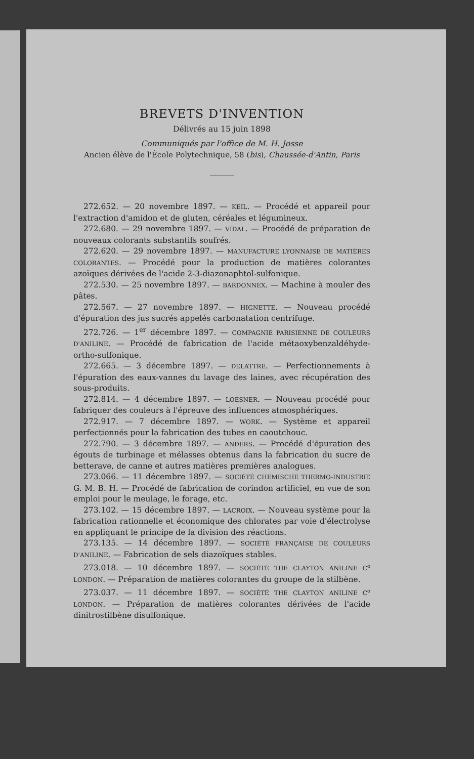BREVETS D'INVENTION
Délivrés au 15 juin 1898
Communiqués par l'office de M. H. Josse
Ancien élève de l'École Polytechnique, 58 (bis), Chaussée-d'Antin, Paris
272.652. — 20 novembre 1897. — KEIL. — Procédé et appareil pour l'extraction d'amidon et de gluten, céréales et légumineux.
272.680. — 29 novembre 1897. — VIDAL. — Procédé de préparation de nouveaux colorants substantifs soufrés.
272.620. — 29 novembre 1897. — MANUFACTURE LYONNAISE DE MATIÈRES COLORANTES. — Procédé pour la production de matières colorantes azoïques dérivées de l'acide 2-3-diazonaphtol-sulfonique.
272.530. — 25 novembre 1897. — BARDONNEX. — Machine à mouler des pâtes.
272.567. — 27 novembre 1897. — HIGNETTE. — Nouveau procédé d'épuration des jus sucrés appelés carbonatation centrifuge.
272.726. — 1<sup>er</sup> décembre 1897. — COMPAGNIE PARISIENNE DE COULEURS D'ANILINE. — Procédé de fabrication de l'acide métaoxybenzaldéhyde-ortho-sulfonique.
272.665. — 3 décembre 1897. — DELATTRE. — Perfectionnements à l'épuration des eaux-vannes du lavage des laines, avec récupération des sous-produits.
272.814. — 4 décembre 1897. — LOESNER. — Nouveau procédé pour fabriquer des couleurs à l'épreuve des influences atmosphériques.
272.917. — 7 décembre 1897. — WORK. — Système et appareil perfectionnés pour la fabrication des tubes en caoutchouc.
272.790. — 3 décembre 1897. — ANDERS. — Procédé d'épuration des égouts de turbinage et mélasses obtenus dans la fabrication du sucre de betterave, de canne et autres matières premières analogues.
273.066. — 11 décembre 1897. — SOCIÉTÉ CHEMISCHE THERMO-INDUSTRIE G. M. B. H. — Procédé de fabrication de corindon artificiel, en vue de son emploi pour le meulage, le forage, etc.
273.102. — 15 décembre 1897. — LACROIX. — Nouveau système pour la fabrication rationnelle et économique des chlorates par voie d'électrolyse en appliquant le principe de la division des réactions.
273.135. — 14 décembre 1897. — SOCIÉTÉ FRANÇAISE DE COULEURS D'ANILINE. — Fabrication de sels diazoïques stables.
273.018. — 10 décembre 1897. — SOCIÉTÉ THE CLAYTON ANILINE C<sup>o</sup> LONDON. — Préparation de matières colorantes du groupe de la stilbène.
273.037. — 11 décembre 1897. — SOCIÉTÉ THE CLAYTON ANILINE C<sup>o</sup> LONDON. — Préparation de matières colorantes dérivées de l'acide dinitrostilbène disulfonique.